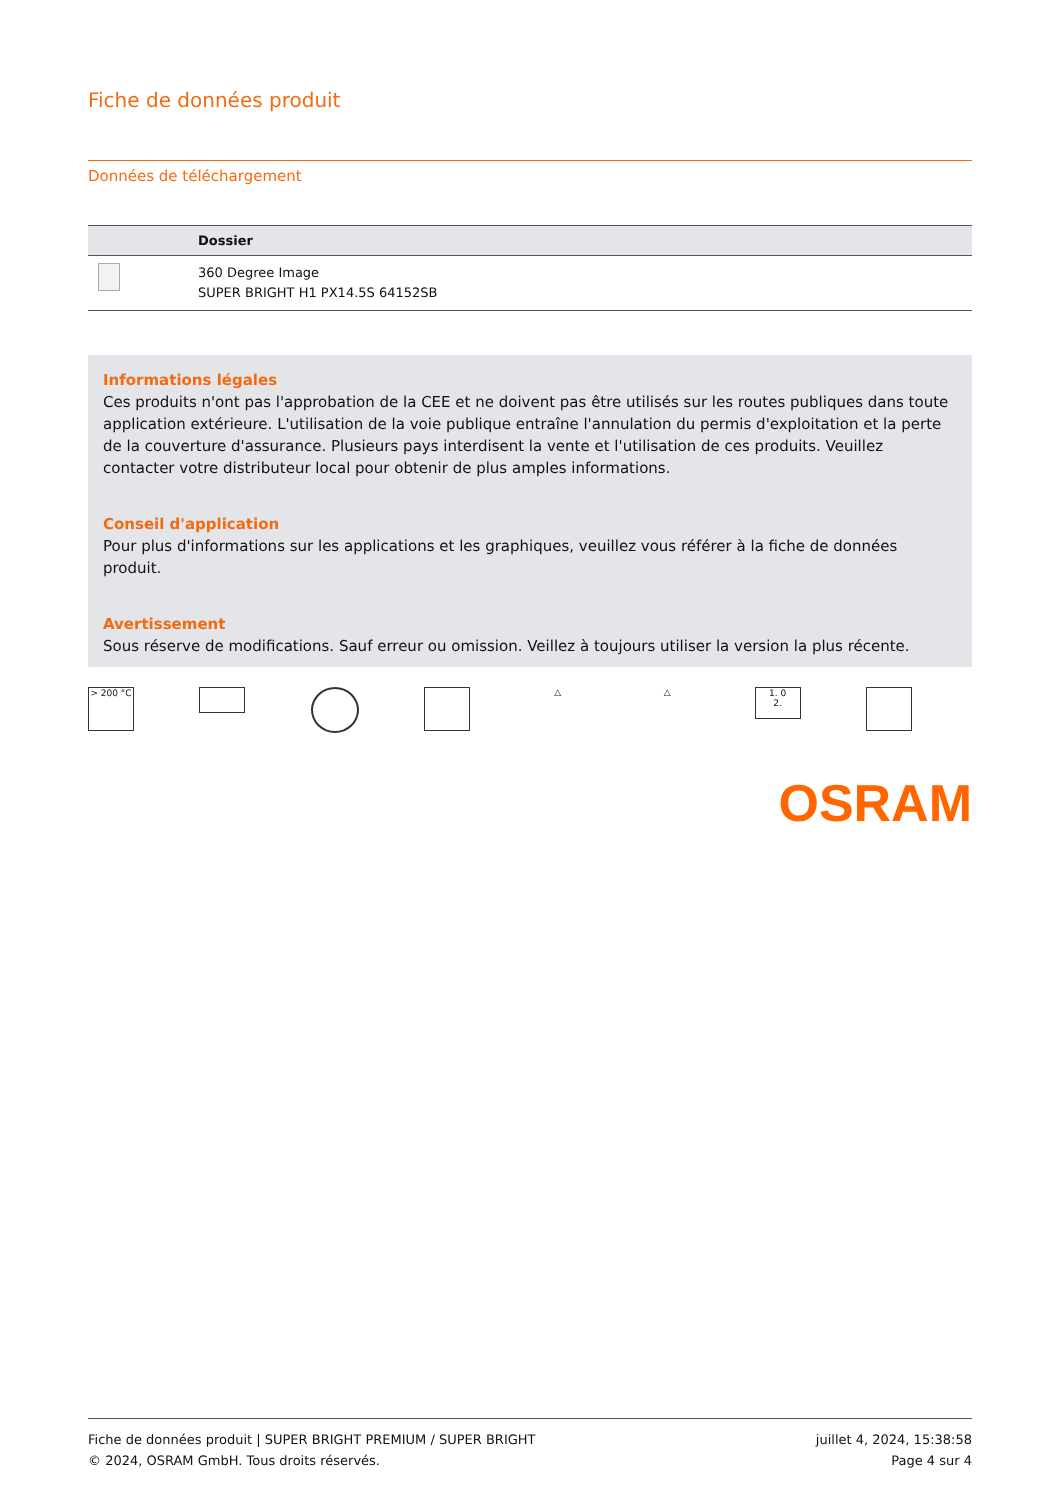Fiche de données produit
Données de téléchargement
| | Dossier |
| --- | --- |
| | 360 Degree Image SUPER BRIGHT H1 PX14.5S 64152SB |
Informations légales
Ces produits n'ont pas l'approbation de la CEE et ne doivent pas être utilisés sur les routes publiques dans toute application extérieure. L'utilisation de la voie publique entraîne l'annulation du permis d'exploitation et la perte de la couverture d'assurance. Plusieurs pays interdisent la vente et l'utilisation de ces produits. Veuillez contacter votre distributeur local pour obtenir de plus amples informations.
Conseil d'application
Pour plus d'informations sur les applications et les graphiques, veuillez vous référer à la fiche de données produit.
Avertissement
Sous réserve de modifications. Sauf erreur ou omission. Veillez à toujours utiliser la version la plus récente.
> 200 °C △ △
1. 0
2.
OSRAM
Fiche de données produit | SUPER BRIGHT PREMIUM / SUPER BRIGHT
© 2024, OSRAM GmbH. Tous droits réservés.
juillet 4, 2024, 15:38:58
Page 4 sur 4